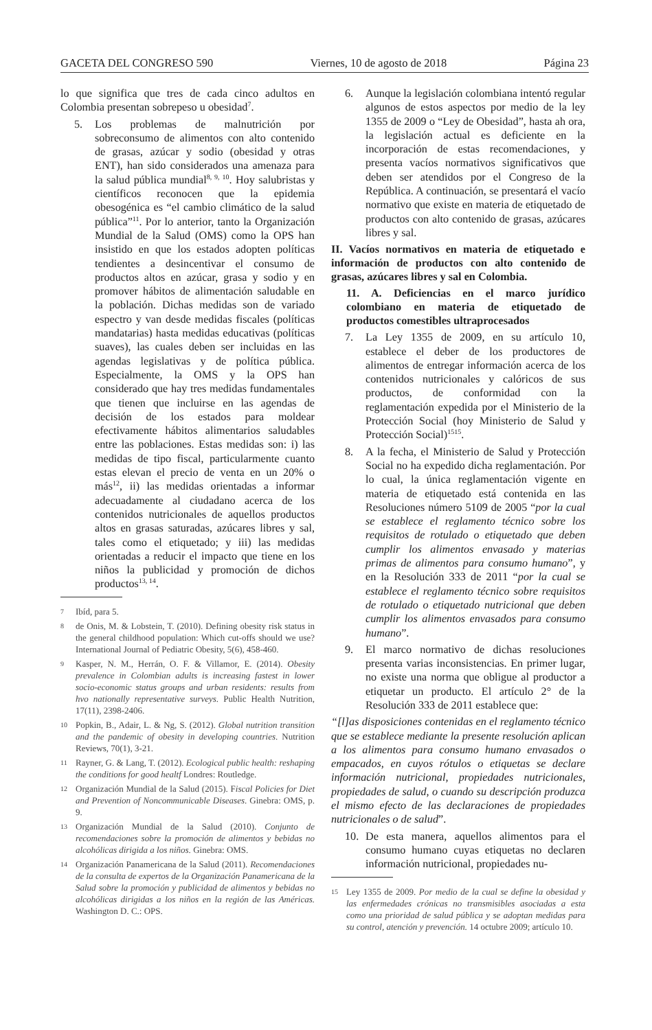GACETA DEL CONGRESO 590 Viernes, 10 de agosto de 2018 Página 23
lo que significa que tres de cada cinco adultos en Colombia presentan sobrepeso u obesidad<sup>7</sup>.
5. Los problemas de malnutrición por sobreconsumo de alimentos con alto contenido de grasas, azúcar y sodio (obesidad y otras ENT), han sido considerados una amenaza para la salud pública mundial<sup>8, 9, 10</sup>. Hoy salubristas y científicos reconocen que la epidemia obesogénica es “el cambio climático de la salud pública”<sup>11</sup>. Por lo anterior, tanto la Organización Mundial de la Salud (OMS) como la OPS han insistido en que los estados adopten políticas tendientes a desincentivar el consumo de productos altos en azúcar, grasa y sodio y en promover hábitos de alimentación saludable en la población. Dichas medidas son de variado espectro y van desde medidas fiscales (políticas mandatarias) hasta medidas educativas (políticas suaves), las cuales deben ser incluidas en las agendas legislativas y de política pública. Especialmente, la OMS y la OPS han considerado que hay tres medidas fundamentales que tienen que incluirse en las agendas de decisión de los estados para moldear efectivamente hábitos alimentarios saludables entre las poblaciones. Estas medidas son: i) las medidas de tipo fiscal, particularmente cuanto estas elevan el precio de venta en un 20% o más<sup>12</sup>, ii) las medidas orientadas a informar adecuadamente al ciudadano acerca de los contenidos nutricionales de aquellos productos altos en grasas saturadas, azúcares libres y sal, tales como el etiquetado; y iii) las medidas orientadas a reducir el impacto que tiene en los niños la publicidad y promoción de dichos productos<sup>13, 14</sup>.
7 Ibíd, para 5.
8 de Onis, M. & Lobstein, T. (2010). Defining obesity risk status in the general childhood population: Which cut-offs should we use? International Journal of Pediatric Obesity, 5(6), 458-460.
9 Kasper, N. M., Herrán, O. F. & Villamor, E. (2014). Obesity prevalence in Colombian adults is increasing fastest in lower socio-economic status groups and urban residents: results from hvo nationally representative surveys. Public Health Nutrition, 17(11), 2398-2406.
10 Popkin, B., Adair, L. & Ng, S. (2012). Global nutrition transition and the pandemic of obesity in developing countries. Nutrition Reviews, 70(1), 3-21.
11 Rayner, G. & Lang, T. (2012). Ecological public health: reshaping the conditions for good healtf Londres: Routledge.
12 Organización Mundial de la Salud (2015). Fiscal Policies for Diet and Prevention of Noncommunicable Diseases. Ginebra: OMS, p. 9.
13 Organización Mundial de la Salud (2010). Conjunto de recomendaciones sobre la promoción de alimentos y bebidas no alcohólicas dirigida a los niños. Ginebra: OMS.
14 Organización Panamericana de la Salud (2011). Recomendaciones de la consulta de expertos de la Organización Panamericana de la Salud sobre la promoción y publicidad de alimentos y bebidas no alcohólicas dirigidas a los niños en la región de las Américas. Washington D. C.: OPS.
6. Aunque la legislación colombiana intentó regular algunos de estos aspectos por medio de la ley 1355 de 2009 o “Ley de Obesidad”, hasta ah ora, la legislación actual es deficiente en la incorporación de estas recomendaciones, y presenta vacíos normativos significativos que deben ser atendidos por el Congreso de la República. A continuación, se presentará el vacío normativo que existe en materia de etiquetado de productos con alto contenido de grasas, azúcares libres y sal.
II. Vacíos normativos en materia de etiquetado e información de productos con alto contenido de grasas, azúcares libres y sal en Colombia.
11. A. Deficiencias en el marco jurídico colombiano en materia de etiquetado de productos comestibles ultraprocesados
7. La Ley 1355 de 2009, en su artículo 10, establece el deber de los productores de alimentos de entregar información acerca de los contenidos nutricionales y calóricos de sus productos, de conformidad con la reglamentación expedida por el Ministerio de la Protección Social (hoy Ministerio de Salud y Protección Social)<sup>1515</sup>.
8. A la fecha, el Ministerio de Salud y Protección Social no ha expedido dicha reglamentación. Por lo cual, la única reglamentación vigente en materia de etiquetado está contenida en las Resoluciones número 5109 de 2005 “por la cual se establece el reglamento técnico sobre los requisitos de rotulado o etiquetado que deben cumplir los alimentos envasado y materias primas de alimentos para consumo humano”, y en la Resolución 333 de 2011 “por la cual se establece el reglamento técnico sobre requisitos de rotulado o etiquetado nutricional que deben cumplir los alimentos envasados para consumo humano”.
9. El marco normativo de dichas resoluciones presenta varias inconsistencias. En primer lugar, no existe una norma que obligue al productor a etiquetar un producto. El artículo 2° de la Resolución 333 de 2011 establece que:
“[l]as disposiciones contenidas en el reglamento técnico que se establece mediante la presente resolución aplican a los alimentos para consumo humano envasados o empacados, en cuyos rótulos o etiquetas se declare información nutricional, propiedades nutricionales, propiedades de salud, o cuando su descripción produzca el mismo efecto de las declaraciones de propiedades nutricionales o de salud”.
10. De esta manera, aquellos alimentos para el consumo humano cuyas etiquetas no declaren información nutricional, propiedades nu-
15 Ley 1355 de 2009. Por medio de la cual se define la obesidad y las enfermedades crónicas no transmisibles asociadas a esta como una prioridad de salud pública y se adoptan medidas para su control, atención y prevención. 14 octubre 2009; artículo 10.